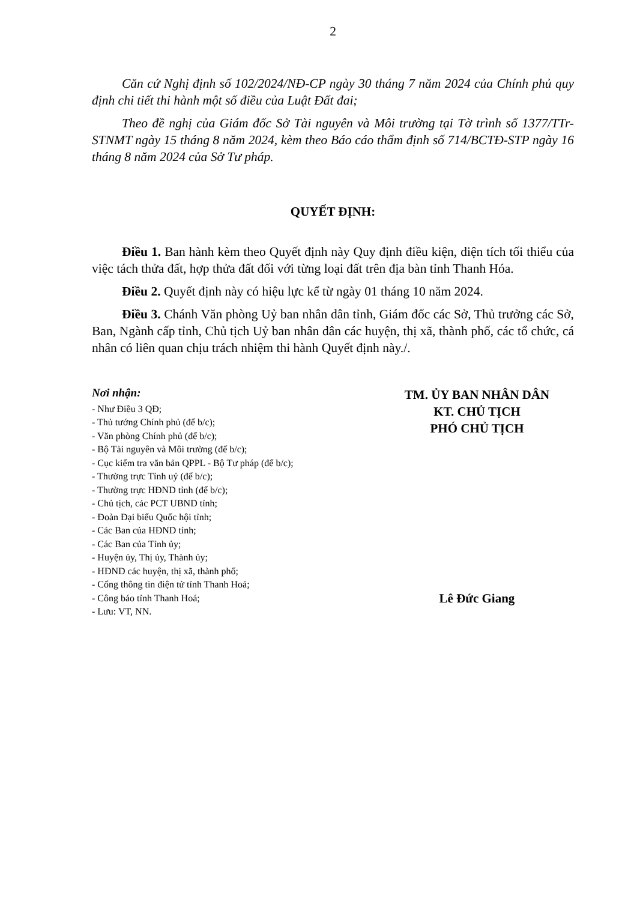2
Căn cứ Nghị định số 102/2024/NĐ-CP ngày 30 tháng 7 năm 2024 của Chính phủ quy định chi tiết thi hành một số điều của Luật Đất đai;
Theo đề nghị của Giám đốc Sở Tài nguyên và Môi trường tại Tờ trình số 1377/TTr-STNMT ngày 15 tháng 8 năm 2024, kèm theo Báo cáo thẩm định số 714/BCTĐ-STP ngày 16 tháng 8 năm 2024 của Sở Tư pháp.
QUYẾT ĐỊNH:
Điều 1. Ban hành kèm theo Quyết định này Quy định điều kiện, diện tích tối thiểu của việc tách thửa đất, hợp thửa đất đối với từng loại đất trên địa bàn tỉnh Thanh Hóa.
Điều 2. Quyết định này có hiệu lực kể từ ngày 01 tháng 10 năm 2024.
Điều 3. Chánh Văn phòng Uỷ ban nhân dân tỉnh, Giám đốc các Sở, Thủ trưởng các Sở, Ban, Ngành cấp tỉnh, Chủ tịch Uỷ ban nhân dân các huyện, thị xã, thành phố, các tổ chức, cá nhân có liên quan chịu trách nhiệm thi hành Quyết định này./.
Nơi nhận:
- Như Điều 3 QĐ;
- Thủ tướng Chính phủ (để b/c);
- Văn phòng Chính phủ (để b/c);
- Bộ Tài nguyên và Môi trường (để b/c);
- Cục kiểm tra văn bản QPPL - Bộ Tư pháp (để b/c);
- Thường trực Tỉnh uỷ (để b/c);
- Thường trực HĐND tỉnh (để b/c);
- Chủ tịch, các PCT UBND tỉnh;
- Đoàn Đại biểu Quốc hội tỉnh;
- Các Ban của HĐND tỉnh;
- Các Ban của Tỉnh ủy;
- Huyện ủy, Thị ủy, Thành ủy;
- HĐND các huyện, thị xã, thành phố;
- Cổng thông tin điện tử tỉnh Thanh Hoá;
- Công báo tỉnh Thanh Hoá;
- Lưu: VT, NN.
TM. ỦY BAN NHÂN DÂN
KT. CHỦ TỊCH
PHÓ CHỦ TỊCH
Lê Đức Giang